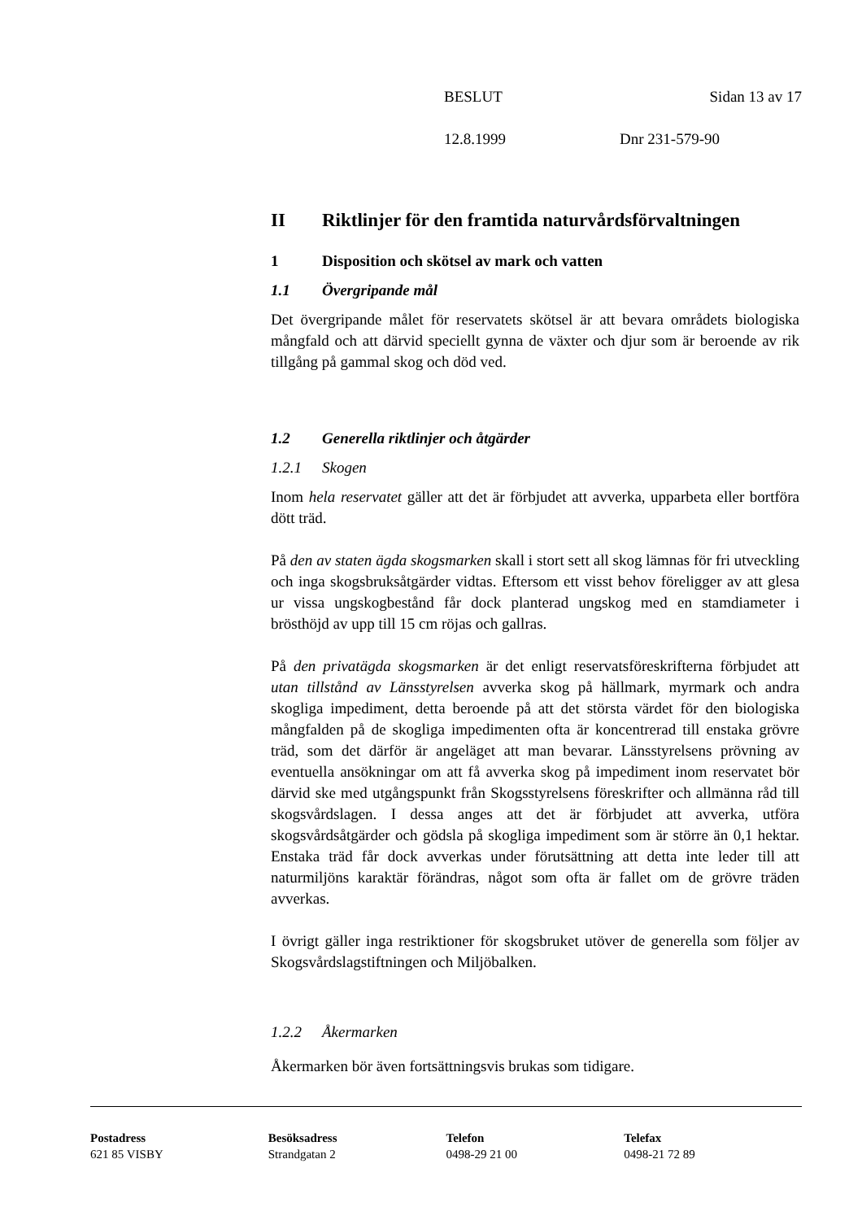BESLUT Sidan 13 av 17
12.8.1999 Dnr 231-579-90
II Riktlinjer för den framtida naturvårdsförvaltningen
1 Disposition och skötsel av mark och vatten
1.1 Övergripande mål
Det övergripande målet för reservatets skötsel är att bevara områdets biologiska mångfald och att därvid speciellt gynna de växter och djur som är beroende av rik tillgång på gammal skog och död ved.
1.2 Generella riktlinjer och åtgärder
1.2.1 Skogen
Inom hela reservatet gäller att det är förbjudet att avverka, upparbeta eller bortföra dött träd.
På den av staten ägda skogsmarken skall i stort sett all skog lämnas för fri utveckling och inga skogsbruksåtgärder vidtas. Eftersom ett visst behov föreligger av att glesa ur vissa ungskogbestånd får dock planterad ungskog med en stamdiameter i brösthöjd av upp till 15 cm röjas och gallras.
På den privatägda skogsmarken är det enligt reservatsföreskrifterna förbjudet att utan tillstånd av Länsstyrelsen avverka skog på hällmark, myrmark och andra skogliga impediment, detta beroende på att det största värdet för den biologiska mångfalden på de skogliga impedimenten ofta är koncentrerad till enstaka grövre träd, som det därför är angeläget att man bevarar. Länsstyrelsens prövning av eventuella ansökningar om att få avverka skog på impediment inom reservatet bör därvid ske med utgångspunkt från Skogsstyrelsens föreskrifter och allmänna råd till skogsvårdslagen. I dessa anges att det är förbjudet att avverka, utföra skogsvårdsåtgärder och gödsla på skogliga impediment som är större än 0,1 hektar. Enstaka träd får dock avverkas under förutsättning att detta inte leder till att naturmiljöns karaktär förändras, något som ofta är fallet om de grövre träden avverkas.
I övrigt gäller inga restriktioner för skogsbruket utöver de generella som följer av Skogsvårdslagstiftningen och Miljöbalken.
1.2.2 Åkermarken
Åkermarken bör även fortsättningsvis brukas som tidigare.
Postadress
621 85 VISBY
Besöksadress
Strandgatan 2
Telefon
0498-29 21 00
Telefax
0498-21 72 89